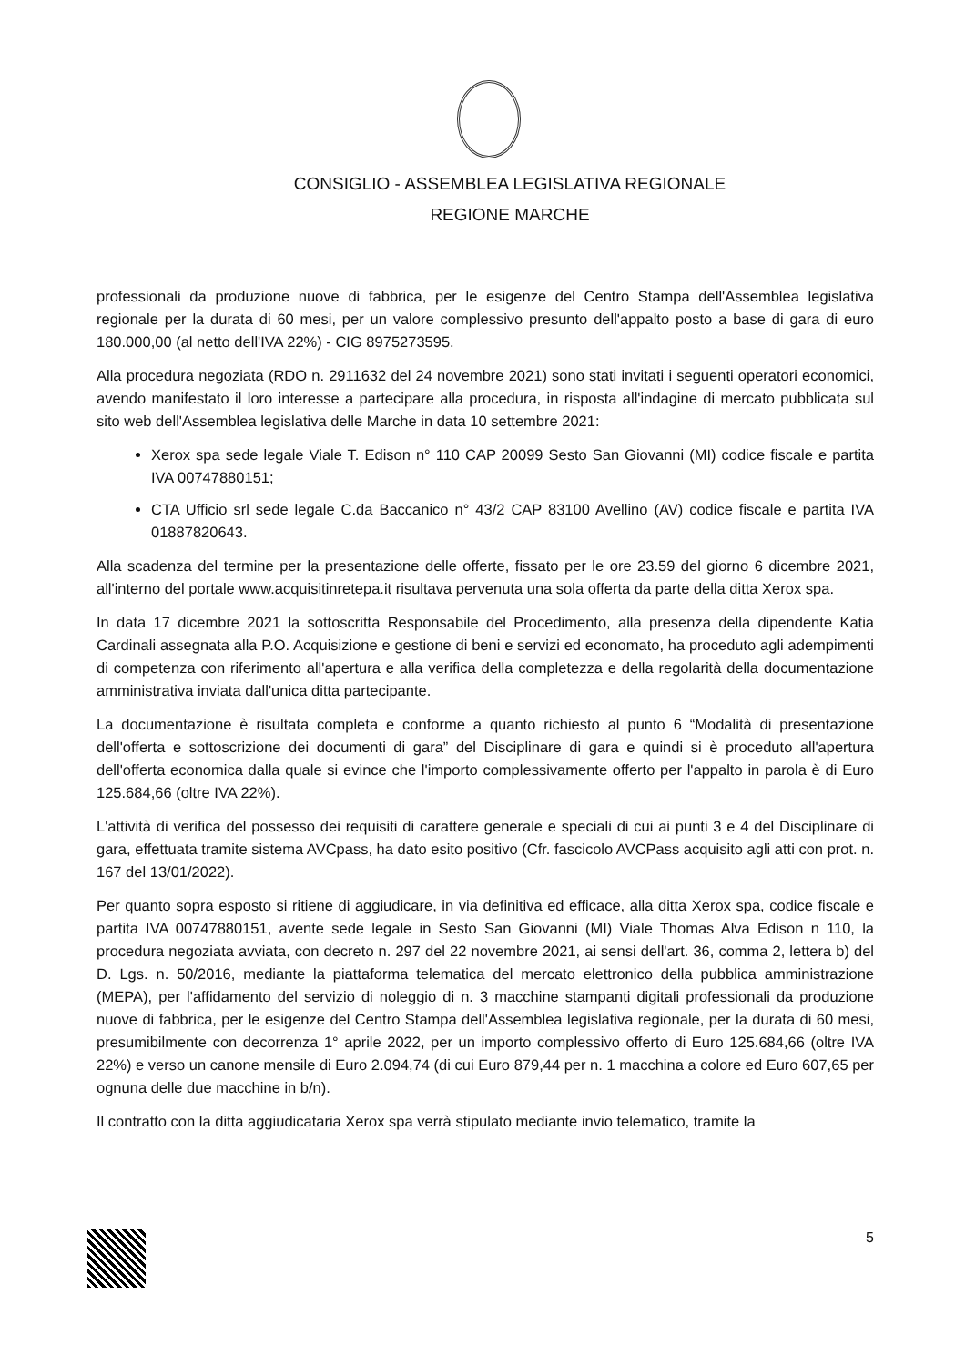CONSIGLIO - ASSEMBLEA LEGISLATIVA REGIONALE
REGIONE MARCHE
professionali da produzione nuove di fabbrica, per le esigenze del Centro Stampa dell'Assemblea legislativa regionale per la durata di 60 mesi, per un valore complessivo presunto dell'appalto posto a base di gara di euro 180.000,00 (al netto dell'IVA 22%) - CIG 8975273595.
Alla procedura negoziata (RDO n. 2911632 del 24 novembre 2021) sono stati invitati i seguenti operatori economici, avendo manifestato il loro interesse a partecipare alla procedura, in risposta all'indagine di mercato pubblicata sul sito web dell'Assemblea legislativa delle Marche in data 10 settembre 2021:
Xerox spa sede legale Viale T. Edison n° 110 CAP 20099 Sesto San Giovanni (MI) codice fiscale e partita IVA 00747880151;
CTA Ufficio srl sede legale C.da Baccanico n° 43/2 CAP 83100 Avellino (AV) codice fiscale e partita IVA 01887820643.
Alla scadenza del termine per la presentazione delle offerte, fissato per le ore 23.59 del giorno 6 dicembre 2021, all'interno del portale www.acquisitinretepa.it risultava pervenuta una sola offerta da parte della ditta Xerox spa.
In data 17 dicembre 2021 la sottoscritta Responsabile del Procedimento, alla presenza della dipendente Katia Cardinali assegnata alla P.O. Acquisizione e gestione di beni e servizi ed economato, ha proceduto agli adempimenti di competenza con riferimento all'apertura e alla verifica della completezza e della regolarità della documentazione amministrativa inviata dall'unica ditta partecipante.
La documentazione è risultata completa e conforme a quanto richiesto al punto 6 “Modalità di presentazione dell'offerta e sottoscrizione dei documenti di gara” del Disciplinare di gara e quindi si è proceduto all'apertura dell'offerta economica dalla quale si evince che l'importo complessivamente offerto per l'appalto in parola è di Euro 125.684,66 (oltre IVA 22%).
L'attività di verifica del possesso dei requisiti di carattere generale e speciali di cui ai punti 3 e 4 del Disciplinare di gara, effettuata tramite sistema AVCpass, ha dato esito positivo (Cfr. fascicolo AVCPass acquisito agli atti con prot. n. 167 del 13/01/2022).
Per quanto sopra esposto si ritiene di aggiudicare, in via definitiva ed efficace, alla ditta Xerox spa, codice fiscale e partita IVA 00747880151, avente sede legale in Sesto San Giovanni (MI) Viale Thomas Alva Edison n 110, la procedura negoziata avviata, con decreto n. 297 del 22 novembre 2021, ai sensi dell'art. 36, comma 2, lettera b) del D. Lgs. n. 50/2016, mediante la piattaforma telematica del mercato elettronico della pubblica amministrazione (MEPA), per l'affidamento del servizio di noleggio di n. 3 macchine stampanti digitali professionali da produzione nuove di fabbrica, per le esigenze del Centro Stampa dell'Assemblea legislativa regionale, per la durata di 60 mesi, presumibilmente con decorrenza 1° aprile 2022, per un importo complessivo offerto di Euro 125.684,66 (oltre IVA 22%) e verso un canone mensile di Euro 2.094,74 (di cui Euro 879,44 per n. 1 macchina a colore ed Euro 607,65 per ognuna delle due macchine in b/n).
Il contratto con la ditta aggiudicataria Xerox spa verrà stipulato mediante invio telematico, tramite la
5